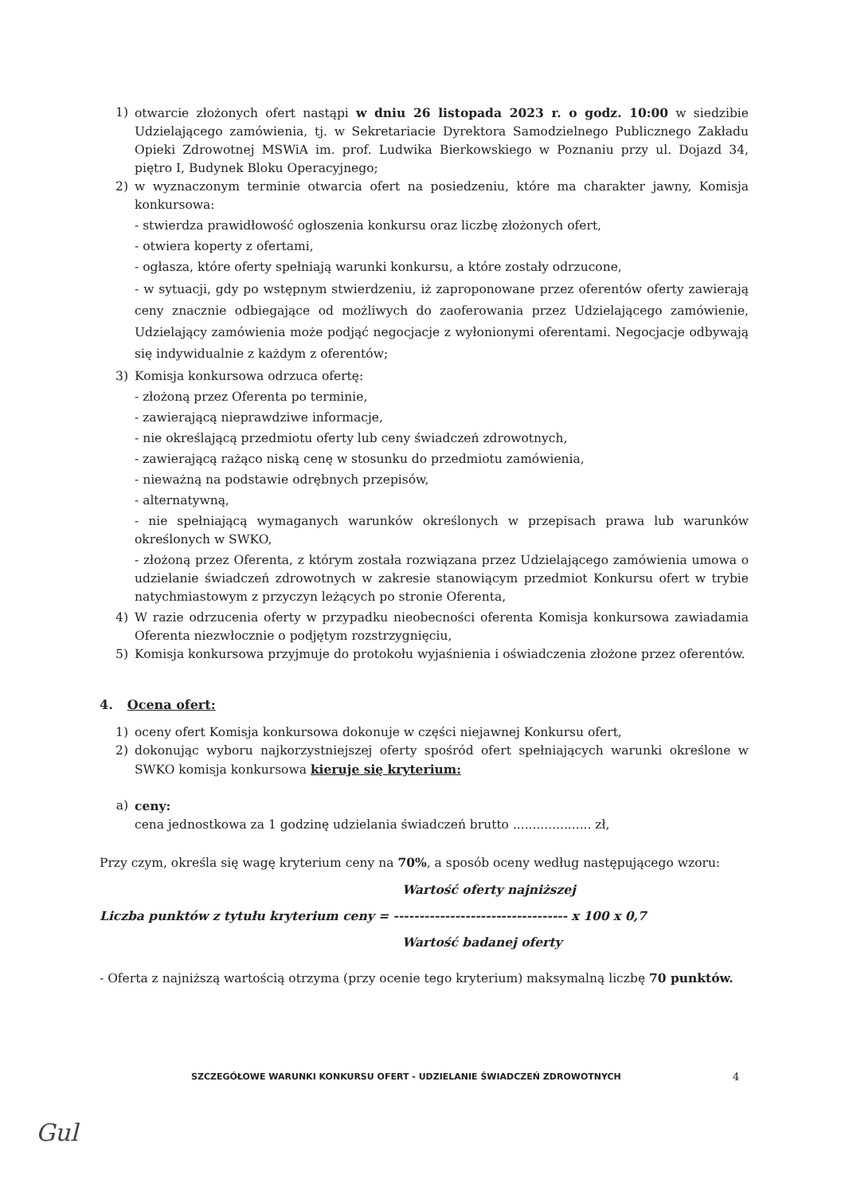1) otwarcie złożonych ofert nastąpi w dniu 26 listopada 2023 r. o godz. 10:00 w siedzibie Udzielającego zamówienia, tj. w Sekretariacie Dyrektora Samodzielnego Publicznego Zakładu Opieki Zdrowotnej MSWiA im. prof. Ludwika Bierkowskiego w Poznaniu przy ul. Dojazd 34, piętro I, Budynek Bloku Operacyjnego;
2) w wyznaczonym terminie otwarcia ofert na posiedzeniu, które ma charakter jawny, Komisja konkursowa:
- stwierdza prawidłowość ogłoszenia konkursu oraz liczbę złożonych ofert,
- otwiera koperty z ofertami,
- ogłasza, które oferty spełniają warunki konkursu, a które zostały odrzucone,
- w sytuacji, gdy po wstępnym stwierdzeniu, iż zaproponowane przez oferentów oferty zawierają ceny znacznie odbiegające od możliwych do zaoferowania przez Udzielającego zamówienie, Udzielający zamówienia może podjąć negocjacje z wyłonionymi oferentami. Negocjacje odbywają się indywidualnie z każdym z oferentów;
3) Komisja konkursowa odrzuca ofertę:
- złożoną przez Oferenta po terminie,
- zawierającą nieprawdziwe informacje,
- nie określającą przedmiotu oferty lub ceny świadczeń zdrowotnych,
- zawierającą rażąco niską cenę w stosunku do przedmiotu zamówienia,
- nieważną na podstawie odrębnych przepisów,
- alternatywną,
- nie spełniającą wymaganych warunków określonych w przepisach prawa lub warunków określonych w SWKO,
- złożoną przez Oferenta, z którym została rozwiązana przez Udzielającego zamówienia umowa o udzielanie świadczeń zdrowotnych w zakresie stanowiącym przedmiot Konkursu ofert w trybie natychmiastowym z przyczyn leżących po stronie Oferenta,
4) W razie odrzucenia oferty w przypadku nieobecności oferenta Komisja konkursowa zawiadamia Oferenta niezwłocznie o podjętym rozstrzygnięciu,
5) Komisja konkursowa przyjmuje do protokołu wyjaśnienia i oświadczenia złożone przez oferentów.
4. Ocena ofert:
1) oceny ofert Komisja konkursowa dokonuje w części niejawnej Konkursu ofert,
2) dokonując wyboru najkorzystniejszej oferty spośród ofert spełniających warunki określone w SWKO komisja konkursowa kieruje się kryterium:
a) ceny:
cena jednostkowa za 1 godzinę udzielania świadczeń brutto .................... zł,
Przy czym, określa się wagę kryterium ceny na 70%, a sposób oceny według następującego wzoru:
Wartość oferty najniższej
Liczba punktów z tytułu kryterium ceny = ---------------------------------- x 100 x 0,7
Wartość badanej oferty
- Oferta z najniższą wartością otrzyma (przy ocenie tego kryterium) maksymalną liczbę 70 punktów.
SZCZEGÓŁOWE WARUNKI KONKURSU OFERT - UDZIELANIE ŚWIADCZEŃ ZDROWOTNYCH
4
Gul